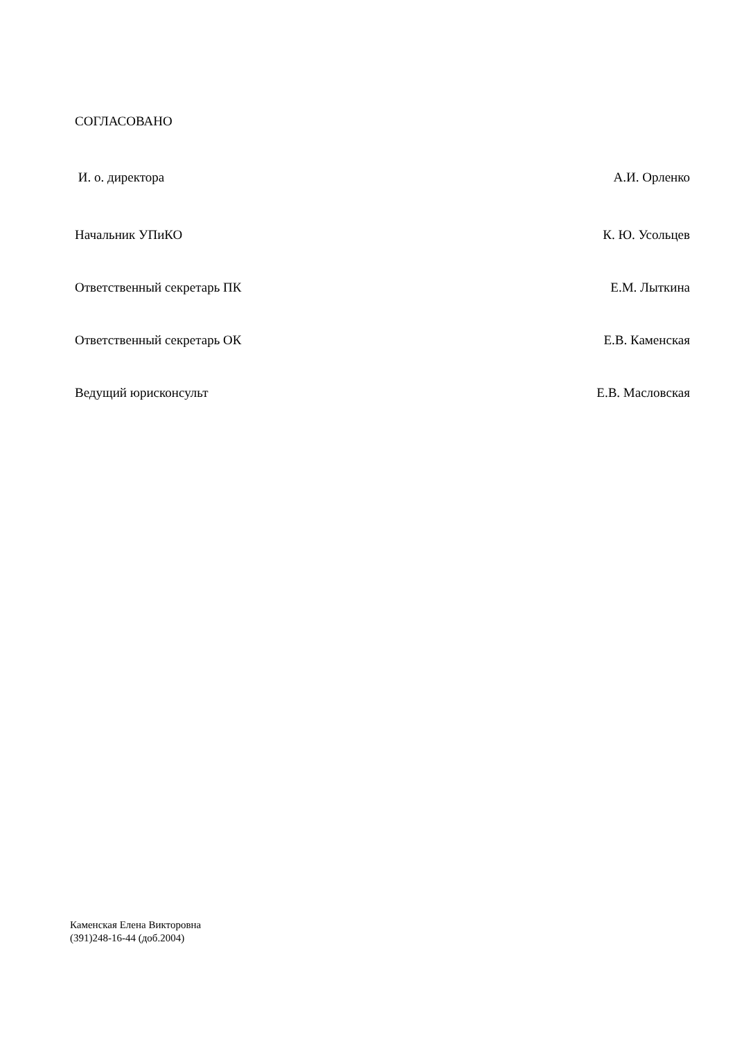СОГЛАСОВАНО
И. о. директора А.И. Орленко
Начальник УПиКО К. Ю. Усольцев
Ответственный секретарь ПК Е.М. Лыткина
Ответственный секретарь ОК Е.В. Каменская
Ведущий юрисконсульт Е.В. Масловская
Каменская Елена Викторовна
(391)248-16-44 (доб.2004)